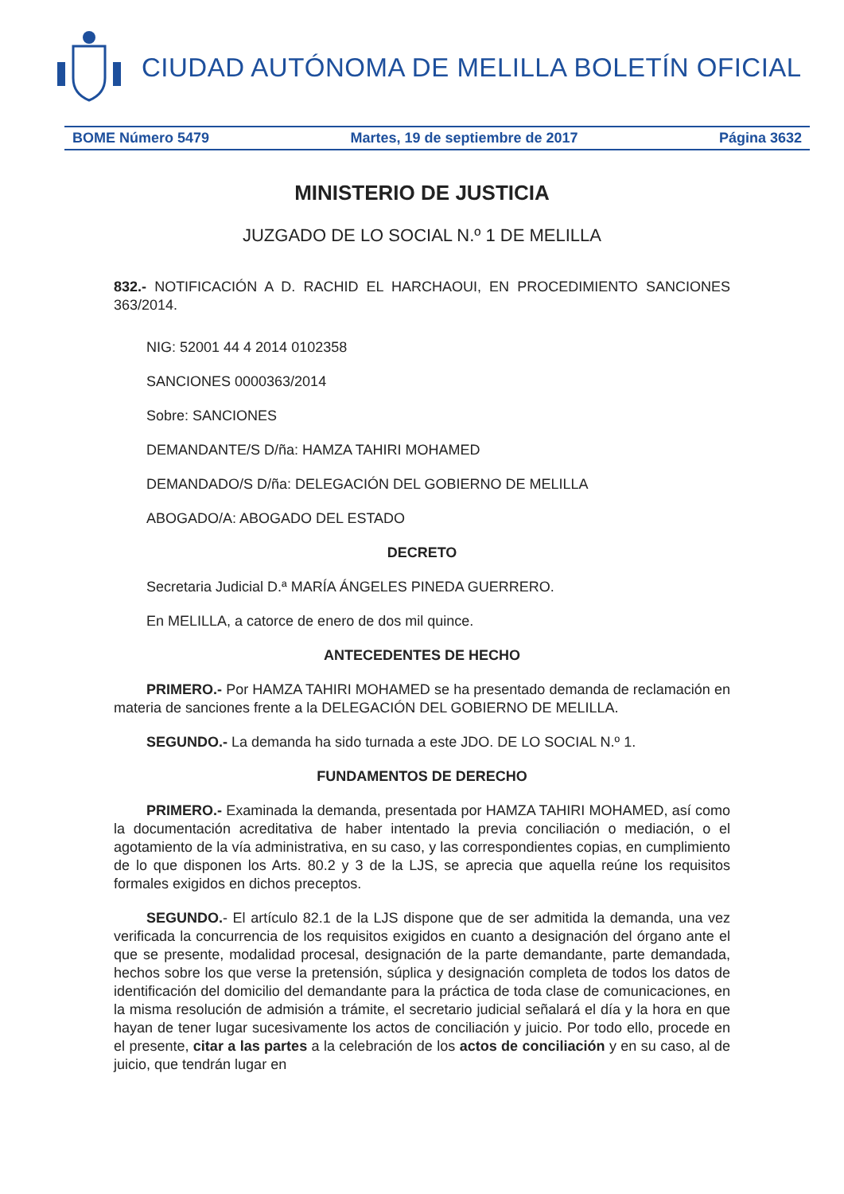CIUDAD AUTÓNOMA DE MELILLA BOLETÍN OFICIAL
BOME Número 5479 Martes, 19 de septiembre de 2017 Página 3632
MINISTERIO DE JUSTICIA
JUZGADO DE LO SOCIAL N.º 1 DE MELILLA
832.- NOTIFICACIÓN A D. RACHID EL HARCHAOUI, EN PROCEDIMIENTO SANCIONES 363/2014.
NIG: 52001 44 4 2014 0102358
SANCIONES 0000363/2014
Sobre: SANCIONES
DEMANDANTE/S D/ña: HAMZA TAHIRI MOHAMED
DEMANDADO/S D/ña: DELEGACIÓN DEL GOBIERNO DE MELILLA
ABOGADO/A: ABOGADO DEL ESTADO
DECRETO
Secretaria Judicial D.ª MARÍA ÁNGELES PINEDA GUERRERO.
En MELILLA, a catorce de enero de dos mil quince.
ANTECEDENTES DE HECHO
PRIMERO.- Por HAMZA TAHIRI MOHAMED se ha presentado demanda de reclamación en materia de sanciones frente a la DELEGACIÓN DEL GOBIERNO DE MELILLA.
SEGUNDO.- La demanda ha sido turnada a este JDO. DE LO SOCIAL N.º 1.
FUNDAMENTOS DE DERECHO
PRIMERO.- Examinada la demanda, presentada por HAMZA TAHIRI MOHAMED, así como la documentación acreditativa de haber intentado la previa conciliación o mediación, o el agotamiento de la vía administrativa, en su caso, y las correspondientes copias, en cumplimiento de lo que disponen los Arts. 80.2 y 3 de la LJS, se aprecia que aquella reúne los requisitos formales exigidos en dichos preceptos.
SEGUNDO.- El artículo 82.1 de la LJS dispone que de ser admitida la demanda, una vez verificada la concurrencia de los requisitos exigidos en cuanto a designación del órgano ante el que se presente, modalidad procesal, designación de la parte demandante, parte demandada, hechos sobre los que verse la pretensión, súplica y designación completa de todos los datos de identificación del domicilio del demandante para la práctica de toda clase de comunicaciones, en la misma resolución de admisión a trámite, el secretario judicial señalará el día y la hora en que hayan de tener lugar sucesivamente los actos de conciliación y juicio. Por todo ello, procede en el presente, citar a las partes a la celebración de los actos de conciliación y en su caso, al de juicio, que tendrán lugar en